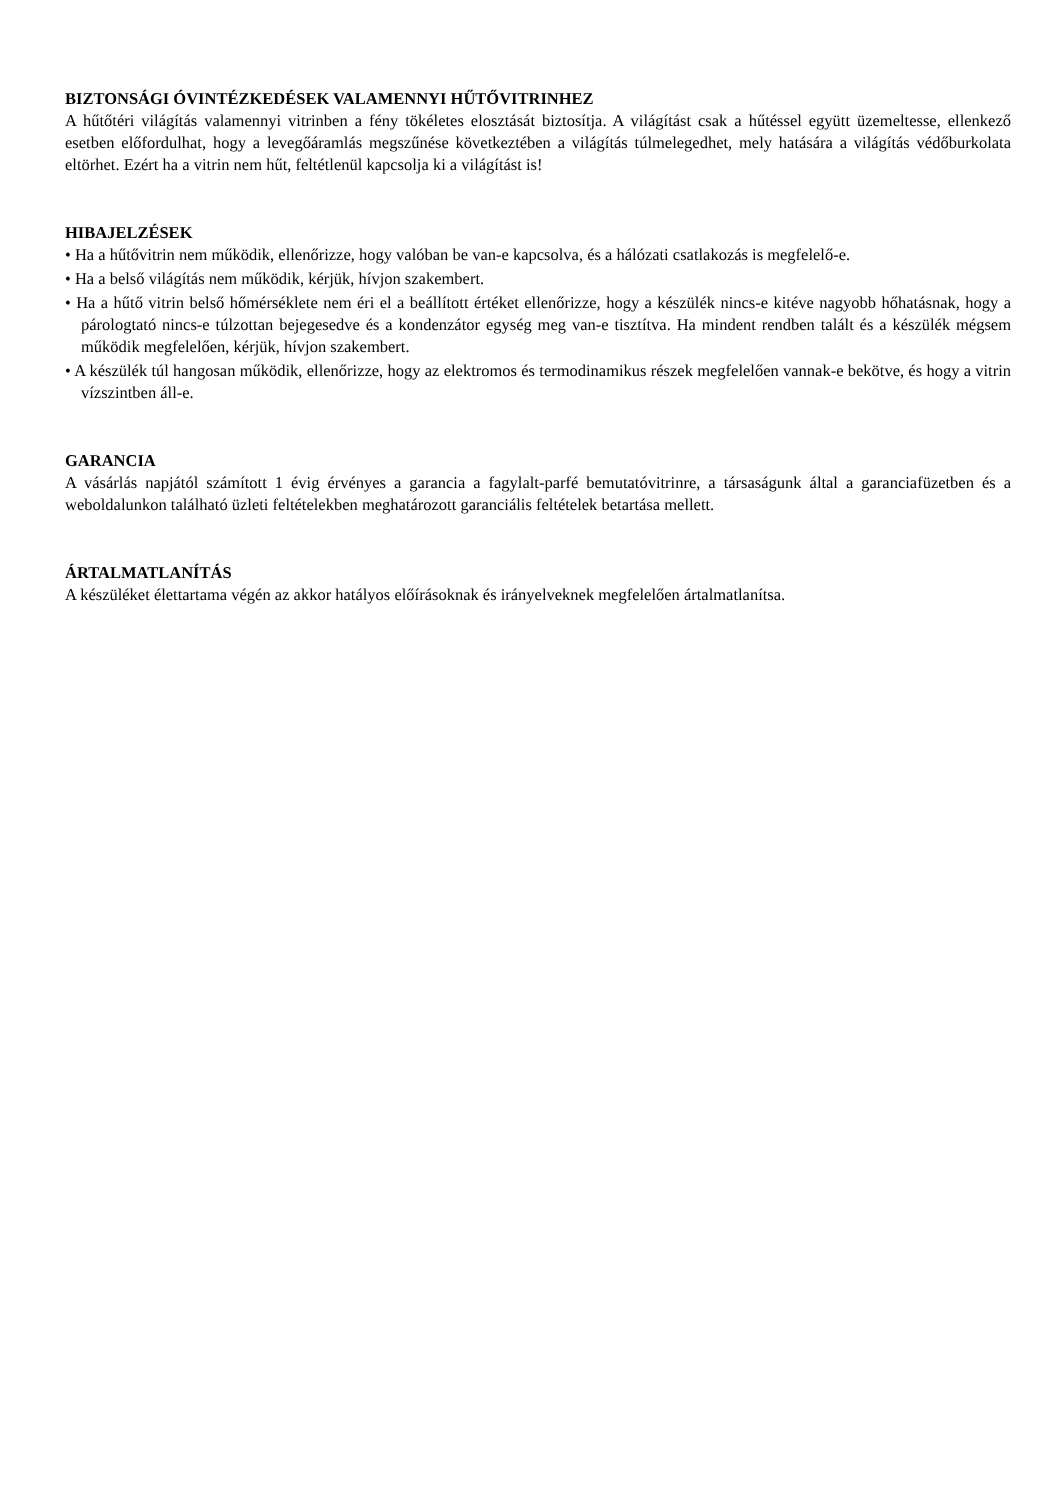BIZTONSÁGI ÓVINTÉZKEDÉSEK VALAMENNYI HŰTŐVITRINHEZ
A hűtőtéri világítás valamennyi vitrinben a fény tökéletes elosztását biztosítja. A világítást csak a hűtéssel együtt üzemeltesse, ellenkező esetben előfordulhat, hogy a levegőáramlás megszűnése következtében a világítás túlmelegedhet, mely hatására a világítás védőburkolata eltörhet. Ezért ha a vitrin nem hűt, feltétlenül kapcsolja ki a világítást is!
HIBAJELZÉSEK
• Ha a hűtővitrin nem működik, ellenőrizze, hogy valóban be van-e kapcsolva, és a hálózati csatlakozás is megfelelő-e.
• Ha a belső világítás nem működik, kérjük, hívjon szakembert.
• Ha a hűtő vitrin belső hőmérséklete nem éri el a beállított értéket ellenőrizze, hogy a készülék nincs-e kitéve nagyobb hőhatásnak, hogy a párologtató nincs-e túlzottan bejegesedve és a kondenzátor egység meg van-e tisztítva. Ha mindent rendben talált és a készülék mégsem működik megfelelően, kérjük, hívjon szakembert.
• A készülék túl hangosan működik, ellenőrizze, hogy az elektromos és termodinamikus részek megfelelően vannak-e bekötve, és hogy a vitrin vízszintben áll-e.
GARANCIA
A vásárlás napjától számított 1 évig érvényes a garancia a fagylalt-parfé bemutatóvitrinre, a társaságunk által a garanciafüzetben és a weboldalunkon található üzleti feltételekben meghatározott garanciális feltételek betartása mellett.
ÁRTALMATLANÍTÁS
A készüléket élettartama végén az akkor hatályos előírásoknak és irányelveknek megfelelően ártalmatlanítsa.